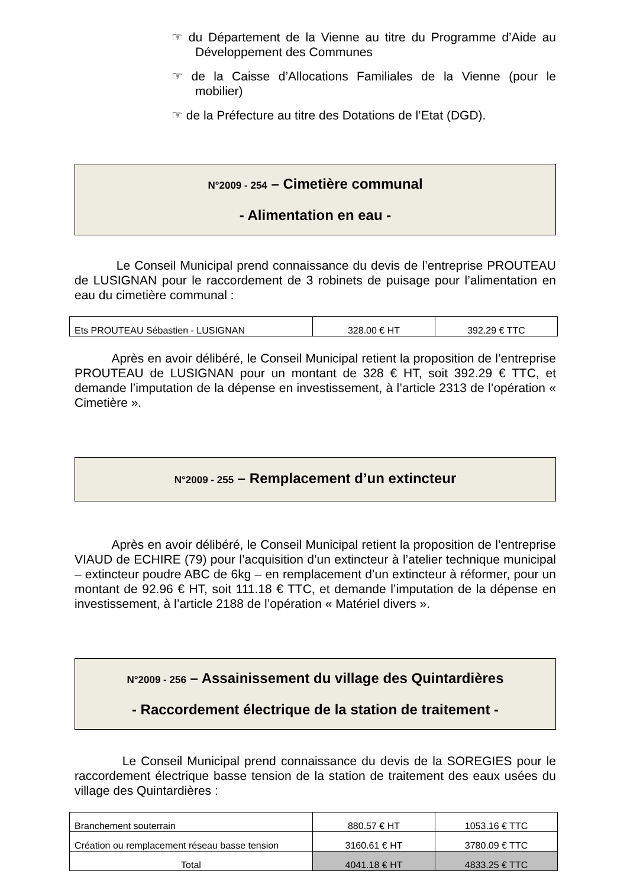☞ du Département de la Vienne au titre du Programme d’Aide au Développement des Communes
☞ de la Caisse d’Allocations Familiales de la Vienne (pour le mobilier)
☞ de la Préfecture au titre des Dotations de l’Etat (DGD).
N°2009 - 254 – Cimetière communal
- Alimentation en eau -
Le Conseil Municipal prend connaissance du devis de l’entreprise PROUTEAU de LUSIGNAN pour le raccordement de 3 robinets de puisage pour l’alimentation en eau du cimetière communal :
| Ets PROUTEAU Sébastien - LUSIGNAN | 328.00 € HT | 392.29 € TTC |
Après en avoir délibéré, le Conseil Municipal retient la proposition de l’entreprise PROUTEAU de LUSIGNAN pour un montant de 328 € HT, soit 392.29 € TTC, et demande l’imputation de la dépense en investissement, à l’article 2313 de l’opération « Cimetière ».
N°2009 - 255 – Remplacement d’un extincteur
Après en avoir délibéré, le Conseil Municipal retient la proposition de l’entreprise VIAUD de ECHIRE (79) pour l’acquisition d’un extincteur à l’atelier technique municipal – extincteur poudre ABC de 6kg – en remplacement d’un extincteur à réformer, pour un montant de 92.96 € HT, soit 111.18 € TTC, et demande l’imputation de la dépense en investissement, à l’article 2188 de l’opération « Matériel divers ».
N°2009 - 256 – Assainissement du village des Quintardières
- Raccordement électrique de la station de traitement -
Le Conseil Municipal prend connaissance du devis de la SOREGIES pour le raccordement électrique basse tension de la station de traitement des eaux usées du village des Quintardières :
| Branchement souterrain | 880.57 € HT | 1053.16 € TTC |
| Création ou remplacement réseau basse tension | 3160.61 € HT | 3780.09 € TTC |
| Total | 4041.18 € HT | 4833.25 € TTC |